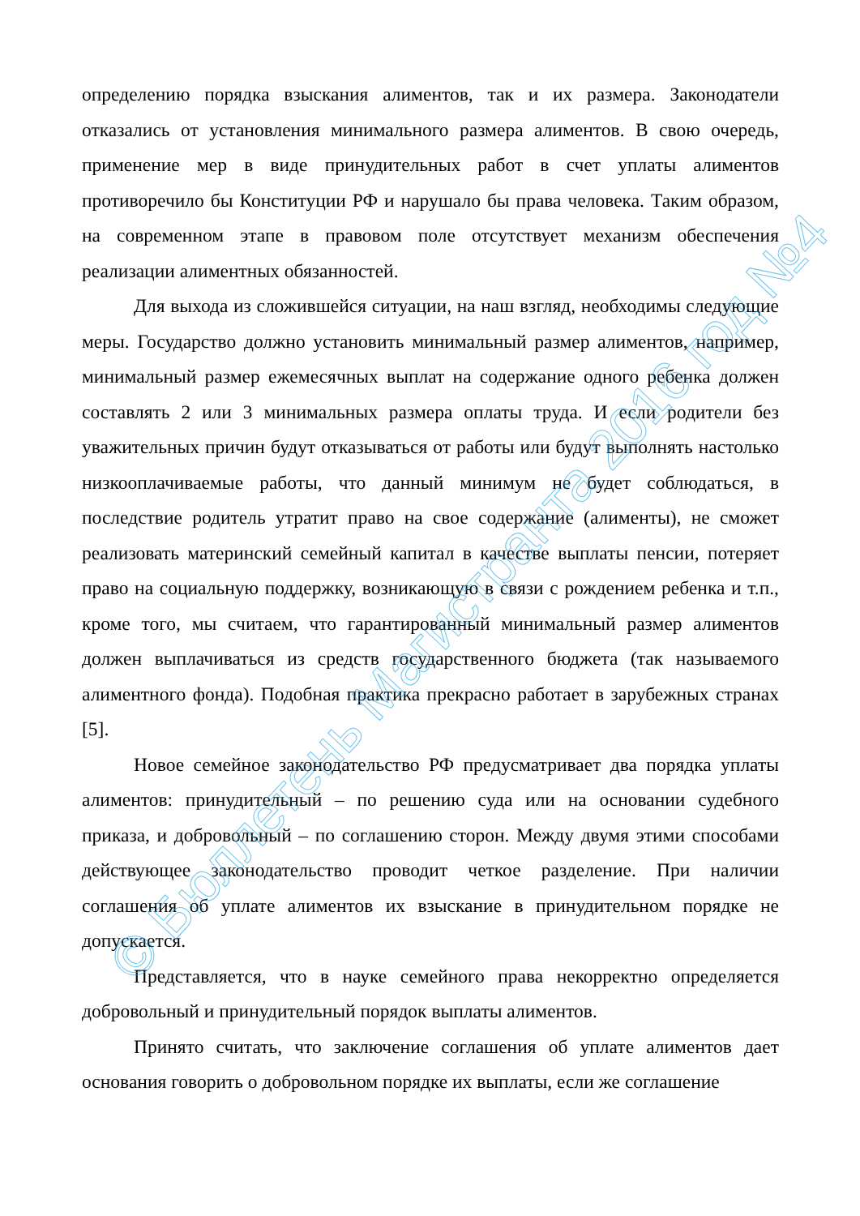определению порядка взыскания алиментов, так и их размера. Законодатели отказались от установления минимального размера алиментов. В свою очередь, применение мер в виде принудительных работ в счет уплаты алиментов противоречило бы Конституции РФ и нарушало бы права человека. Таким образом, на современном этапе в правовом поле отсутствует механизм обеспечения реализации алиментных обязанностей.
Для выхода из сложившейся ситуации, на наш взгляд, необходимы следующие меры. Государство должно установить минимальный размер алиментов, например, минимальный размер ежемесячных выплат на содержание одного ребенка должен составлять 2 или 3 минимальных размера оплаты труда. И если родители без уважительных причин будут отказываться от работы или будут выполнять настолько низкооплачиваемые работы, что данный минимум не будет соблюдаться, в последствие родитель утратит право на свое содержание (алименты), не сможет реализовать материнский семейный капитал в качестве выплаты пенсии, потеряет право на социальную поддержку, возникающую в связи с рождением ребенка и т.п., кроме того, мы считаем, что гарантированный минимальный размер алиментов должен выплачиваться из средств государственного бюджета (так называемого алиментного фонда). Подобная практика прекрасно работает в зарубежных странах [5].
Новое семейное законодательство РФ предусматривает два порядка уплаты алиментов: принудительный – по решению суда или на основании судебного приказа, и добровольный – по соглашению сторон. Между двумя этими способами действующее законодательство проводит четкое разделение. При наличии соглашения об уплате алиментов их взыскание в принудительном порядке не допускается.
Представляется, что в науке семейного права некорректно определяется добровольный и принудительный порядок выплаты алиментов.
Принято считать, что заключение соглашения об уплате алиментов дает основания говорить о добровольном порядке их выплаты, если же соглашение
© Бюллетень Магистранта 2016 год №4